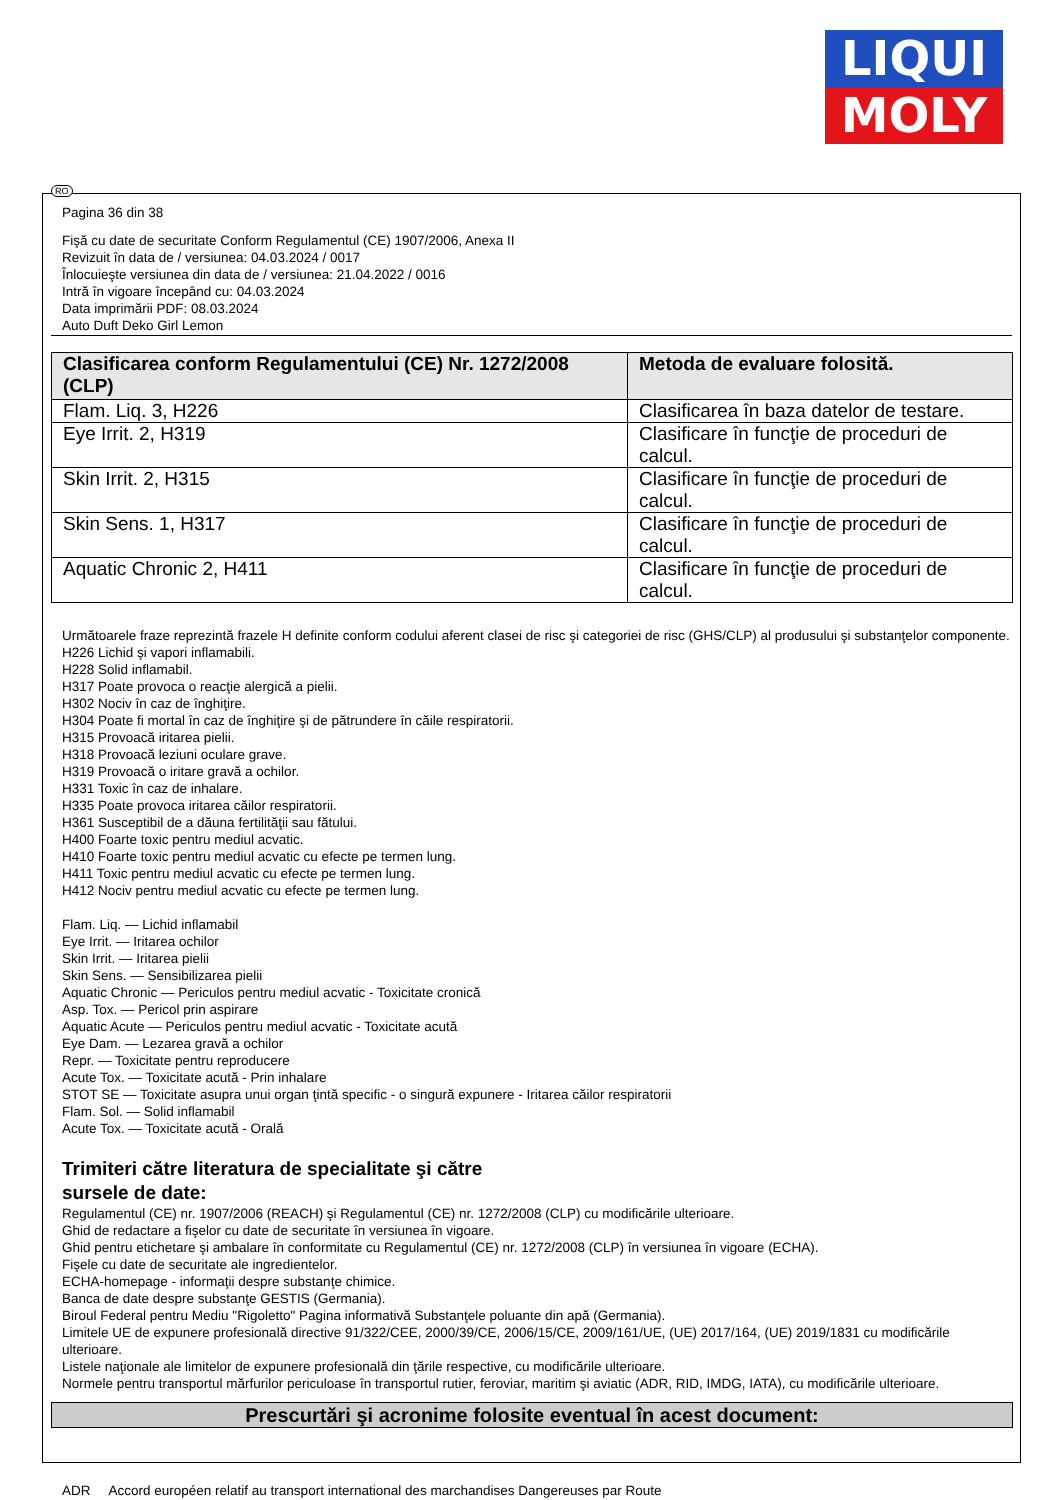LIQUI
MOLY
RO
Pagina 36 din 38
Fişă cu date de securitate Conform Regulamentul (CE) 1907/2006, Anexa II
Revizuit în data de / versiunea: 04.03.2024 / 0017
Înlocuieşte versiunea din data de / versiunea: 21.04.2022 / 0016
Intră în vigoare începând cu: 04.03.2024
Data imprimării PDF: 08.03.2024
Auto Duft Deko Girl Lemon
| Clasificarea conform Regulamentului (CE) Nr. 1272/2008 (CLP) | Metoda de evaluare folosită. |
| --- | --- |
| Flam. Liq. 3, H226 | Clasificarea în baza datelor de testare. |
| Eye Irrit. 2, H319 | Clasificare în funcţie de proceduri de calcul. |
| Skin Irrit. 2, H315 | Clasificare în funcţie de proceduri de calcul. |
| Skin Sens. 1, H317 | Clasificare în funcţie de proceduri de calcul. |
| Aquatic Chronic 2, H411 | Clasificare în funcţie de proceduri de calcul. |
Următoarele fraze reprezintă frazele H definite conform codului aferent clasei de risc şi categoriei de risc (GHS/CLP) al produsului şi substanţelor componente.
H226 Lichid şi vapori inflamabili.
H228 Solid inflamabil.
H317 Poate provoca o reacţie alergică a pielii.
H302 Nociv în caz de înghiţire.
H304 Poate fi mortal în caz de înghiţire şi de pătrundere în căile respiratorii.
H315 Provoacă iritarea pielii.
H318 Provoacă leziuni oculare grave.
H319 Provoacă o iritare gravă a ochilor.
H331 Toxic în caz de inhalare.
H335 Poate provoca iritarea căilor respiratorii.
H361 Susceptibil de a dăuna fertilităţii sau fătului.
H400 Foarte toxic pentru mediul acvatic.
H410 Foarte toxic pentru mediul acvatic cu efecte pe termen lung.
H411 Toxic pentru mediul acvatic cu efecte pe termen lung.
H412 Nociv pentru mediul acvatic cu efecte pe termen lung.
Flam. Liq. — Lichid inflamabil
Eye Irrit. — Iritarea ochilor
Skin Irrit. — Iritarea pielii
Skin Sens. — Sensibilizarea pielii
Aquatic Chronic — Periculos pentru mediul acvatic - Toxicitate cronică
Asp. Tox. — Pericol prin aspirare
Aquatic Acute — Periculos pentru mediul acvatic - Toxicitate acută
Eye Dam. — Lezarea gravă a ochilor
Repr. — Toxicitate pentru reproducere
Acute Tox. — Toxicitate acută - Prin inhalare
STOT SE — Toxicitate asupra unui organ ţintă specific - o singură expunere - Iritarea căilor respiratorii
Flam. Sol. — Solid inflamabil
Acute Tox. — Toxicitate acută - Orală
Trimiteri către literatura de specialitate şi către
sursele de date:
Regulamentul (CE) nr. 1907/2006 (REACH) şi Regulamentul (CE) nr. 1272/2008 (CLP) cu modificările ulterioare.
Ghid de redactare a fişelor cu date de securitate în versiunea în vigoare.
Ghid pentru etichetare şi ambalare în conformitate cu Regulamentul (CE) nr. 1272/2008 (CLP) în versiunea în vigoare (ECHA).
Fişele cu date de securitate ale ingredientelor.
ECHA-homepage - informaţii despre substanţe chimice.
Banca de date despre substanţe GESTIS (Germania).
Biroul Federal pentru Mediu "Rigoletto" Pagina informativă Substanţele poluante din apă (Germania).
Limitele UE de expunere profesională directive 91/322/CEE, 2000/39/CE, 2006/15/CE, 2009/161/UE, (UE) 2017/164, (UE) 2019/1831 cu modificările ulterioare.
Listele naţionale ale limitelor de expunere profesională din ţările respective, cu modificările ulterioare.
Normele pentru transportul mărfurilor periculoase în transportul rutier, feroviar, maritim şi aviatic (ADR, RID, IMDG, IATA), cu modificările ulterioare.
Prescurtări şi acronime folosite eventual în acest document:
ADR Accord européen relatif au transport international des marchandises Dangereuses par Route